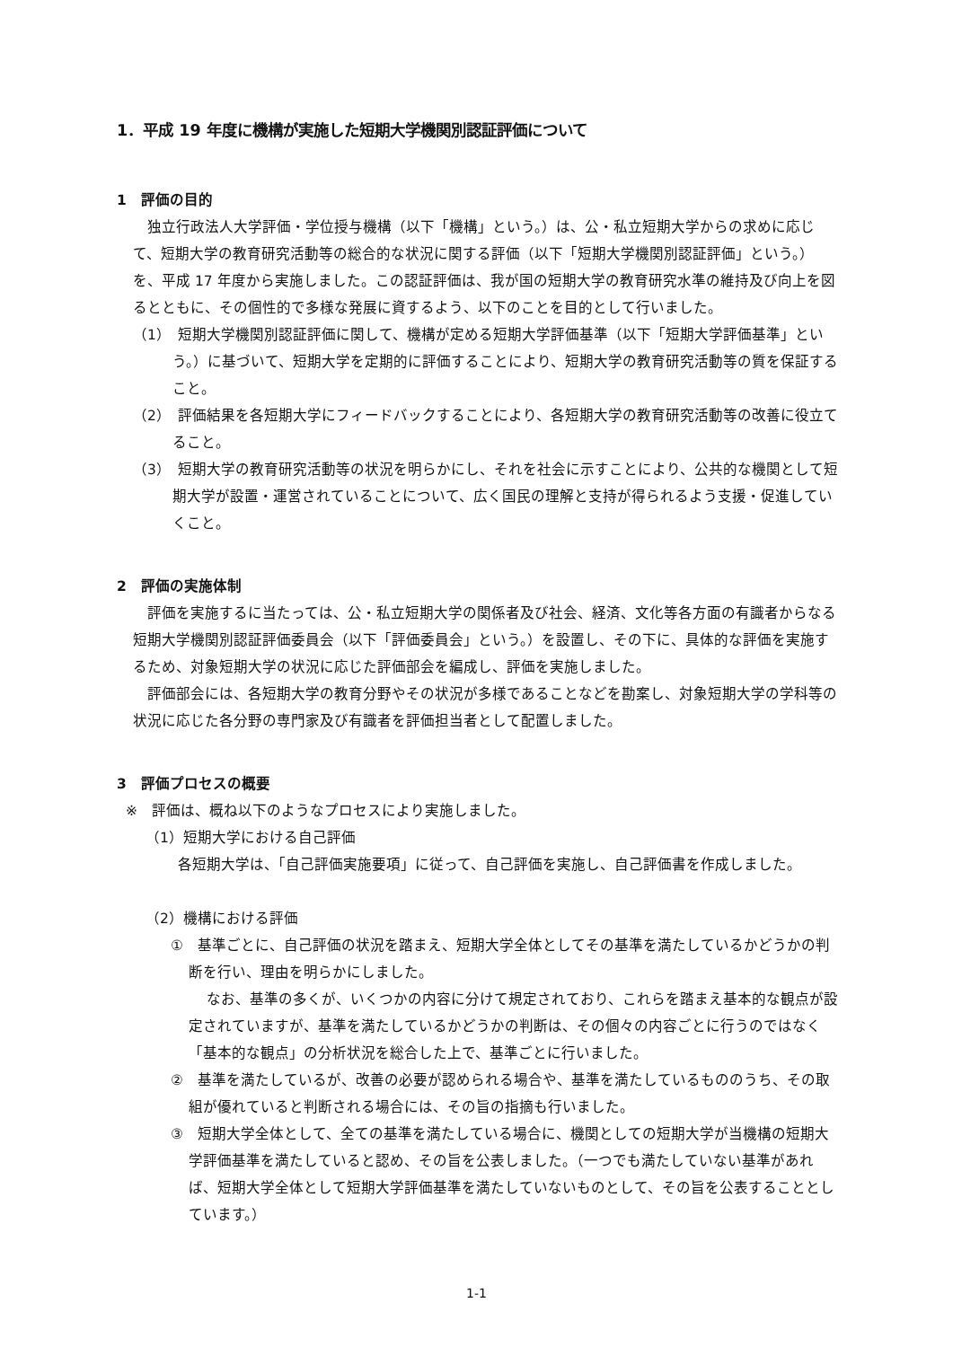1．平成 19 年度に機構が実施した短期大学機関別認証評価について
1　評価の目的
独立行政法人大学評価・学位授与機構（以下「機構」という。）は、公・私立短期大学からの求めに応じて、短期大学の教育研究活動等の総合的な状況に関する評価（以下「短期大学機関別認証評価」という。）を、平成 17 年度から実施しました。この認証評価は、我が国の短期大学の教育研究水準の維持及び向上を図るとともに、その個性的で多様な発展に資するよう、以下のことを目的として行いました。
（1）　短期大学機関別認証評価に関して、機構が定める短期大学評価基準（以下「短期大学評価基準」という。）に基づいて、短期大学を定期的に評価することにより、短期大学の教育研究活動等の質を保証すること。
（2）　評価結果を各短期大学にフィードバックすることにより、各短期大学の教育研究活動等の改善に役立てること。
（3）　短期大学の教育研究活動等の状況を明らかにし、それを社会に示すことにより、公共的な機関として短期大学が設置・運営されていることについて、広く国民の理解と支持が得られるよう支援・促進していくこと。
2　評価の実施体制
評価を実施するに当たっては、公・私立短期大学の関係者及び社会、経済、文化等各方面の有識者からなる短期大学機関別認証評価委員会（以下「評価委員会」という。）を設置し、その下に、具体的な評価を実施するため、対象短期大学の状況に応じた評価部会を編成し、評価を実施しました。
評価部会には、各短期大学の教育分野やその状況が多様であることなどを勘案し、対象短期大学の学科等の状況に応じた各分野の専門家及び有識者を評価担当者として配置しました。
3　評価プロセスの概要
※　評価は、概ね以下のようなプロセスにより実施しました。
（1）短期大学における自己評価
各短期大学は、「自己評価実施要項」に従って、自己評価を実施し、自己評価書を作成しました。
（2）機構における評価
①　基準ごとに、自己評価の状況を踏まえ、短期大学全体としてその基準を満たしているかどうかの判断を行い、理由を明らかにしました。
なお、基準の多くが、いくつかの内容に分けて規定されており、これらを踏まえ基本的な観点が設定されていますが、基準を満たしているかどうかの判断は、その個々の内容ごとに行うのではなく「基本的な観点」の分析状況を総合した上で、基準ごとに行いました。
②　基準を満たしているが、改善の必要が認められる場合や、基準を満たしているもののうち、その取組が優れていると判断される場合には、その旨の指摘も行いました。
③　短期大学全体として、全ての基準を満たしている場合に、機関としての短期大学が当機構の短期大学評価基準を満たしていると認め、その旨を公表しました。（一つでも満たしていない基準があれば、短期大学全体として短期大学評価基準を満たしていないものとして、その旨を公表することとしています。）
1-1